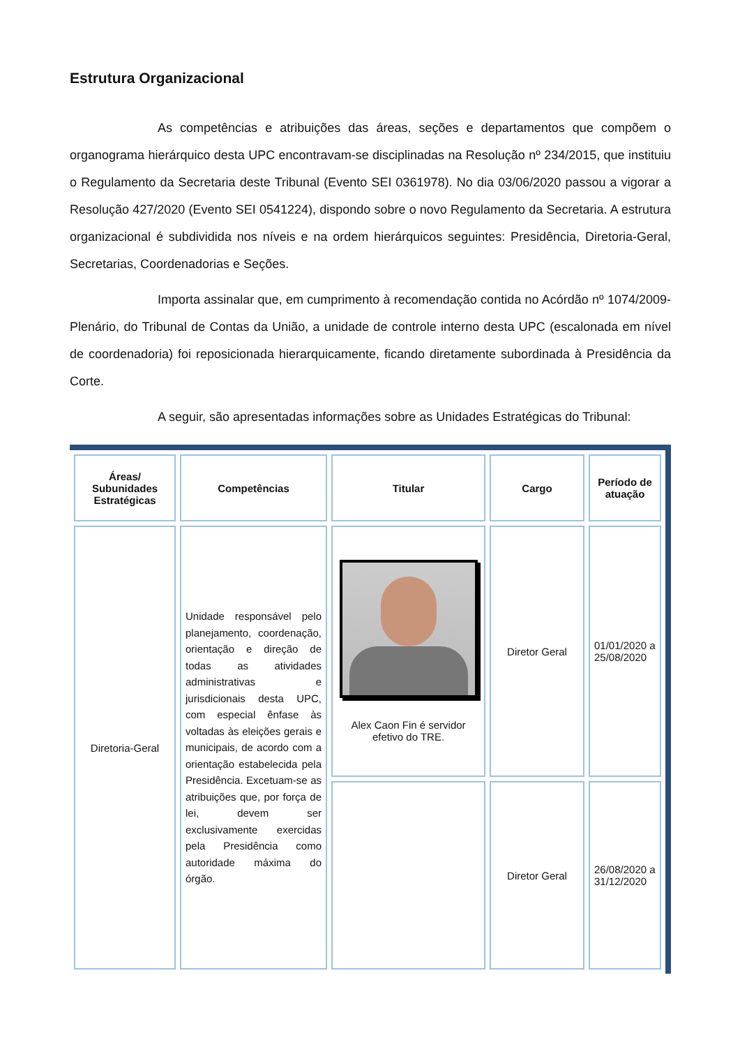Estrutura Organizacional
As competências e atribuições das áreas, seções e departamentos que compõem o organograma hierárquico desta UPC encontravam-se disciplinadas na Resolução nº 234/2015, que instituiu o Regulamento da Secretaria deste Tribunal (Evento SEI 0361978). No dia 03/06/2020 passou a vigorar a Resolução 427/2020 (Evento SEI 0541224), dispondo sobre o novo Regulamento da Secretaria. A estrutura organizacional é subdividida nos níveis e na ordem hierárquicos seguintes: Presidência, Diretoria-Geral, Secretarias, Coordenadorias e Seções.
Importa assinalar que, em cumprimento à recomendação contida no Acórdão nº 1074/2009-Plenário, do Tribunal de Contas da União, a unidade de controle interno desta UPC (escalonada em nível de coordenadoria) foi reposicionada hierarquicamente, ficando diretamente subordinada à Presidência da Corte.
A seguir, são apresentadas informações sobre as Unidades Estratégicas do Tribunal:
| Áreas/ Subunidades Estratégicas | Competências | Titular | Cargo | Período de atuação |
| --- | --- | --- | --- | --- |
| Diretoria-Geral | Unidade responsável pelo planejamento, coordenação, orientação e direção de todas as atividades administrativas e jurisdicionais desta UPC, com especial ênfase às voltadas às eleições gerais e municipais, de acordo com a orientação estabelecida pela Presidência. Excetuam-se as atribuições que, por força de lei, devem ser exclusivamente exercidas pela Presidência como autoridade máxima do órgão. | Alex Caon Fin é servidor efetivo do TRE. | Diretor Geral | 01/01/2020 a 25/08/2020 |
| | | | Diretor Geral | 26/08/2020 a 31/12/2020 |